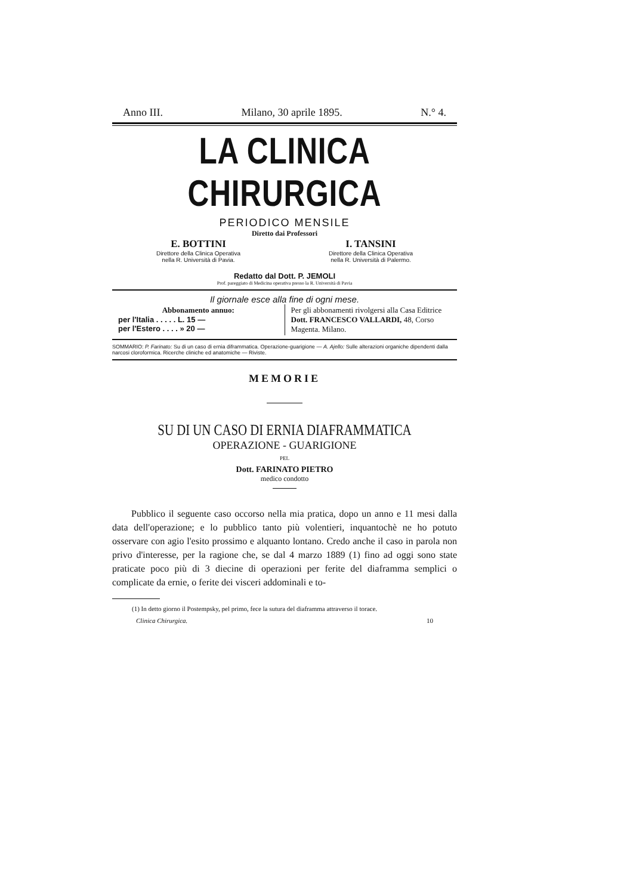Anno III. Milano, 30 aprile 1895. N.° 4.
LA CLINICA CHIRURGICA
PERIODICO MENSILE
Diretto dai Professori
E. BOTTINI
Direttore della Clinica Operativa
nella R. Università di Pavia.
I. TANSINI
Direttore della Clinica Operativa
nella R. Università di Palermo.
Redatto dal Dott. P. JEMOLI
Prof. pareggiato di Medicina operativa presso la R. Università di Pavia
Il giornale esce alla fine di ogni mese.
Abbonamento annuo:
per l'Italia . . . . . L. 15 —
per l'Estero . . . . » 20 —
Per gli abbonamenti rivolgersi alla Casa Editrice Dott. FRANCESCO VALLARDI, 48, Corso Magenta. Milano.
SOMMARIO: P. Farinato: Su di un caso di ernia diframmatica. Operazione-guarigione — A. Ajello: Sulle alterazioni organiche dipendenti dalla narcosi cloroformica. Ricerche cliniche ed anatomiche — Riviste.
MEMORIE
SU DI UN CASO DI ERNIA DIAFRAMMATICA
OPERAZIONE - GUARIGIONE
PEL
Dott. FARINATO PIETRO
medico condotto
  Pubblico il seguente caso occorso nella mia pratica, dopo un anno e 11 mesi dalla data dell'operazione; e lo pubblico tanto più volentieri, inquantochè ne ho potuto osservare con agio l'esito prossimo e alquanto lontano. Credo anche il caso in parola non privo d'interesse, per la ragione che, se dal 4 marzo 1889 (1) fino ad oggi sono state praticate poco più di 3 diecine di operazioni per ferite del diaframma semplici o complicate da ernie, o ferite dei visceri addominali e to-
   (1) In detto giorno il Postempsky, pel primo, fece la sutura del diaframma attraverso il torace.
Clinica Chirurgica. 10